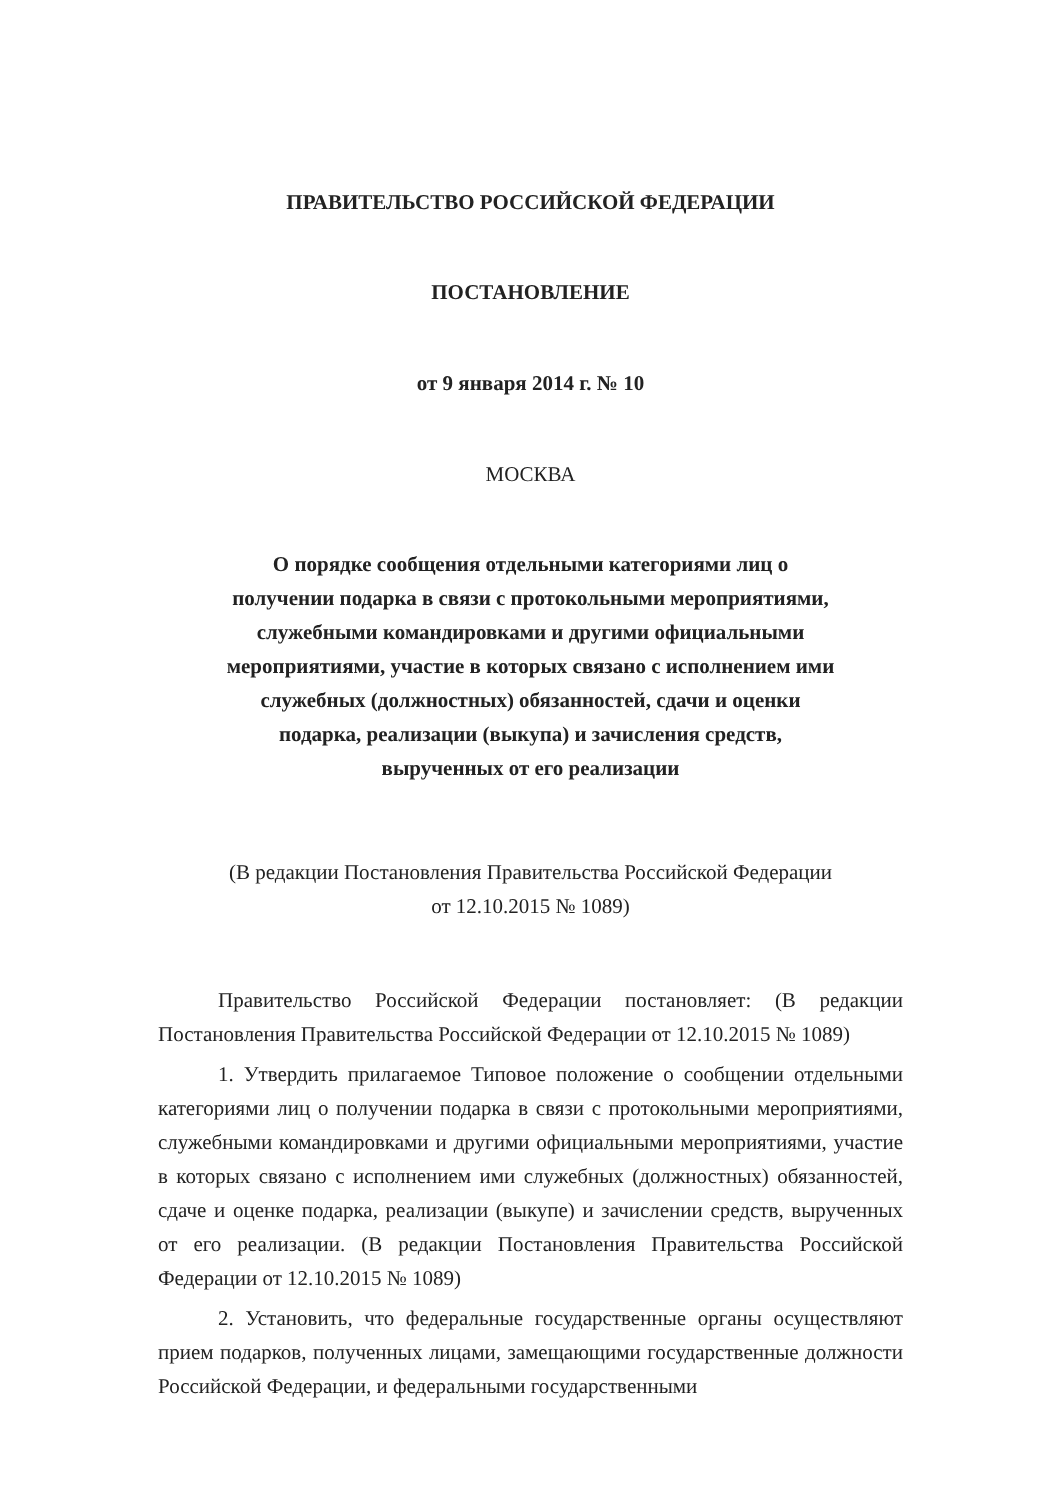ПРАВИТЕЛЬСТВО РОССИЙСКОЙ ФЕДЕРАЦИИ
ПОСТАНОВЛЕНИЕ
от 9 января 2014 г. № 10
МОСКВА
О порядке сообщения отдельными категориями лиц о
получении подарка в связи с протокольными мероприятиями,
служебными командировками и другими официальными
мероприятиями, участие в которых связано с исполнением ими
служебных (должностных) обязанностей, сдачи и оценки
подарка, реализации (выкупа) и зачисления средств,
вырученных от его реализации
(В редакции Постановления Правительства Российской Федерации
от 12.10.2015 № 1089)
Правительство Российской Федерации постановляет: (В редакции Постановления Правительства Российской Федерации от 12.10.2015 № 1089)
1. Утвердить прилагаемое Типовое положение о сообщении отдельными категориями лиц о получении подарка в связи с протокольными мероприятиями, служебными командировками и другими официальными мероприятиями, участие в которых связано с исполнением ими служебных (должностных) обязанностей, сдаче и оценке подарка, реализации (выкупе) и зачислении средств, вырученных от его реализации. (В редакции Постановления Правительства Российской Федерации от 12.10.2015 № 1089)
2. Установить, что федеральные государственные органы осуществляют прием подарков, полученных лицами, замещающими государственные должности Российской Федерации, и федеральными государственными